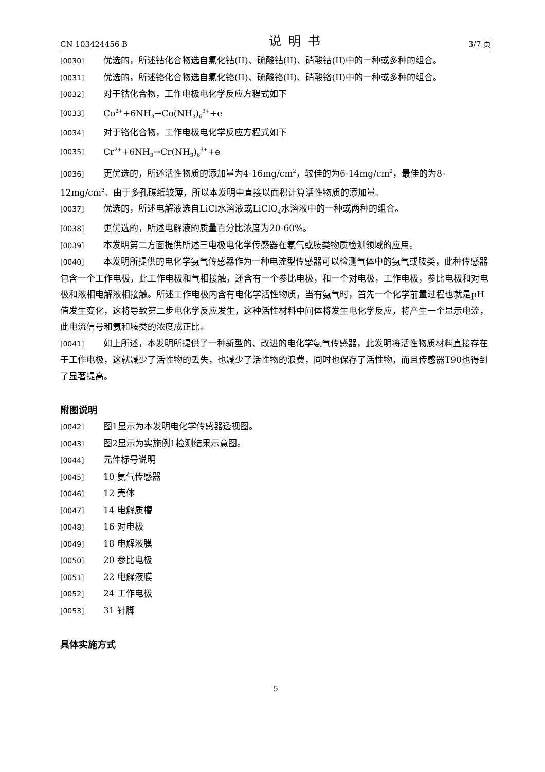CN 103424456 B 说明书 3/7 页
[0030] 优选的，所述钴化合物选自氯化钴(II)、硫酸钴(II)、硝酸钴(II)中的一种或多种的组合。
[0031] 优选的，所述铬化合物选自氯化铬(II)、硫酸铬(II)、硝酸铬(II)中的一种或多种的组合。
[0032] 对于钴化合物，工作电极电化学反应方程式如下
[0033] Co<sup>2+</sup>+6NH<sub>3</sub>→Co(NH<sub>3</sub>)<sub>6</sub><sup>3+</sup>+e
[0034] 对于铬化合物，工作电极电化学反应方程式如下
[0035] Cr<sup>2+</sup>+6NH<sub>3</sub>→Cr(NH<sub>3</sub>)<sub>6</sub><sup>3+</sup>+e
[0036] 更优选的，所述活性物质的添加量为4-16mg/cm<sup>2</sup>，较佳的为6-14mg/cm<sup>2</sup>，最佳的为8-12mg/cm<sup>2</sup>。由于多孔碳纸较薄，所以本发明中直接以面积计算活性物质的添加量。
[0037] 优选的，所述电解液选自LiCl水溶液或LiClO<sub>4</sub>水溶液中的一种或两种的组合。
[0038] 更优选的，所述电解液的质量百分比浓度为20-60%。
[0039] 本发明第二方面提供所述三电极电化学传感器在氨气或胺类物质检测领域的应用。
[0040] 本发明所提供的电化学氨气传感器作为一种电流型传感器可以检测气体中的氨气或胺类，此种传感器包含一个工作电极，此工作电极和气相接触，还含有一个参比电极，和一个对电极，工作电极，参比电极和对电极和液相电解液相接触。所述工作电极内含有电化学活性物质，当有氨气时，首先一个化学前置过程也就是pH值发生变化，这将导致第二步电化学反应发生，这种活性材料中间体将发生电化学反应，将产生一个显示电流，此电流信号和氨和胺类的浓度成正比。
[0041] 如上所述，本发明所提供了一种新型的、改进的电化学氨气传感器，此发明将活性物质材料直接存在于工作电极，这就减少了活性物的丢失，也减少了活性物的浪费，同时也保存了活性物，而且传感器T90也得到了显著提高。
附图说明
[0042] 图1显示为本发明电化学传感器透视图。
[0043] 图2显示为实施例1检测结果示意图。
[0044] 元件标号说明
[0045] 10 氨气传感器
[0046] 12 壳体
[0047] 14 电解质槽
[0048] 16 对电极
[0049] 18 电解液膜
[0050] 20 参比电极
[0051] 22 电解液膜
[0052] 24 工作电极
[0053] 31 针脚
具体实施方式
5